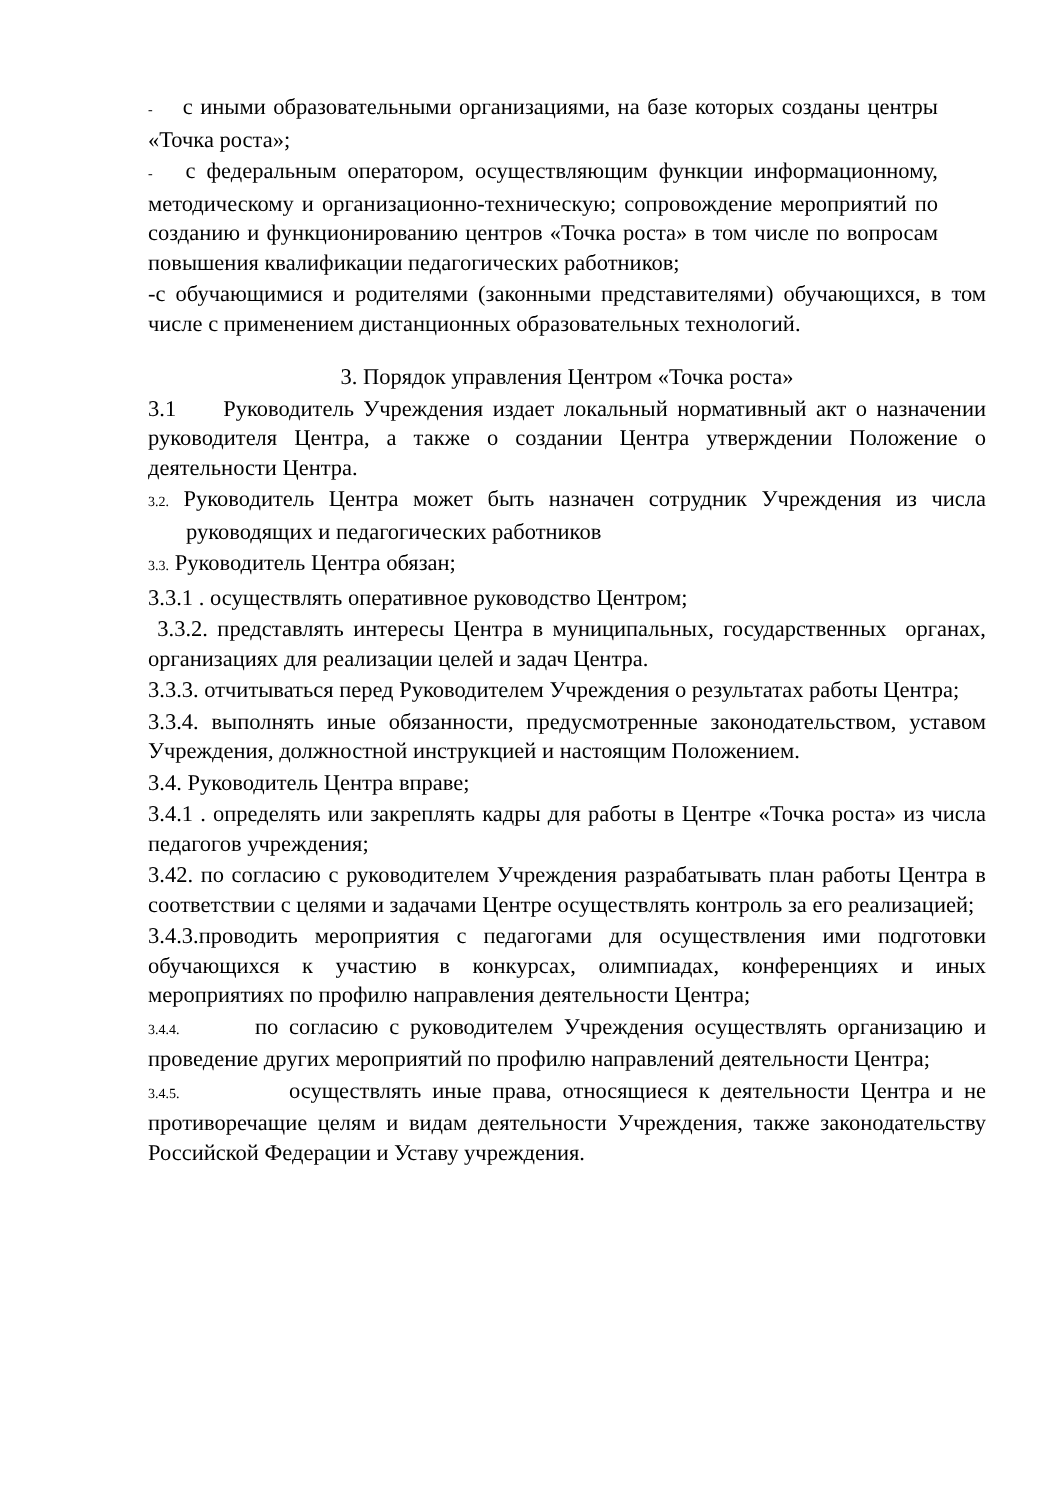- с иными образовательными организациями, на базе которых созданы центры «Точка роста»;
- с федеральным оператором, осуществляющим функции информационному, методическому и организационно-техническую; сопровождение мероприятий по созданию и функционированию центров «Точка роста» в том числе по вопросам повышения квалификации педагогических работников;
-с обучающимися и родителями (законными представителями) обучающихся, в том числе с применением дистанционных образовательных технологий.
3. Порядок управления Центром «Точка роста»
3.1 Руководитель Учреждения издает локальный нормативный акт о назначении руководителя Центра, а также о создании Центра утверждении Положение о деятельности Центра.
3.2. Руководитель Центра может быть назначен сотрудник Учреждения из числа руководящих и педагогических работников
3.3. Руководитель Центра обязан;
3.3.1 . осуществлять оперативное руководство Центром;
3.3.2. представлять интересы Центра в муниципальных, государственных органах, организациях для реализации целей и задач Центра.
3.3.3. отчитываться перед Руководителем Учреждения о результатах работы Центра;
3.3.4. выполнять иные обязанности, предусмотренные законодательством, уставом Учреждения, должностной инструкцией и настоящим Положением.
3.4. Руководитель Центра вправе;
3.4.1 . определять или закреплять кадры для работы в Центре «Точка роста» из числа педагогов учреждения;
3.42. по согласию с руководителем Учреждения разрабатывать план работы Центра в соответствии с целями и задачами Центре осуществлять контроль за его реализацией;
3.4.3.проводить мероприятия с педагогами для осуществления ими подготовки обучающихся к участию в конкурсах, олимпиадах, конференциях и иных мероприятиях по профилю направления деятельности Центра;
3.4.4. по согласию с руководителем Учреждения осуществлять организацию и проведение других мероприятий по профилю направлений деятельности Центра;
3.4.5. осуществлять иные права, относящиеся к деятельности Центра и не противоречащие целям и видам деятельности Учреждения, также законодательству Российской Федерации и Уставу учреждения.